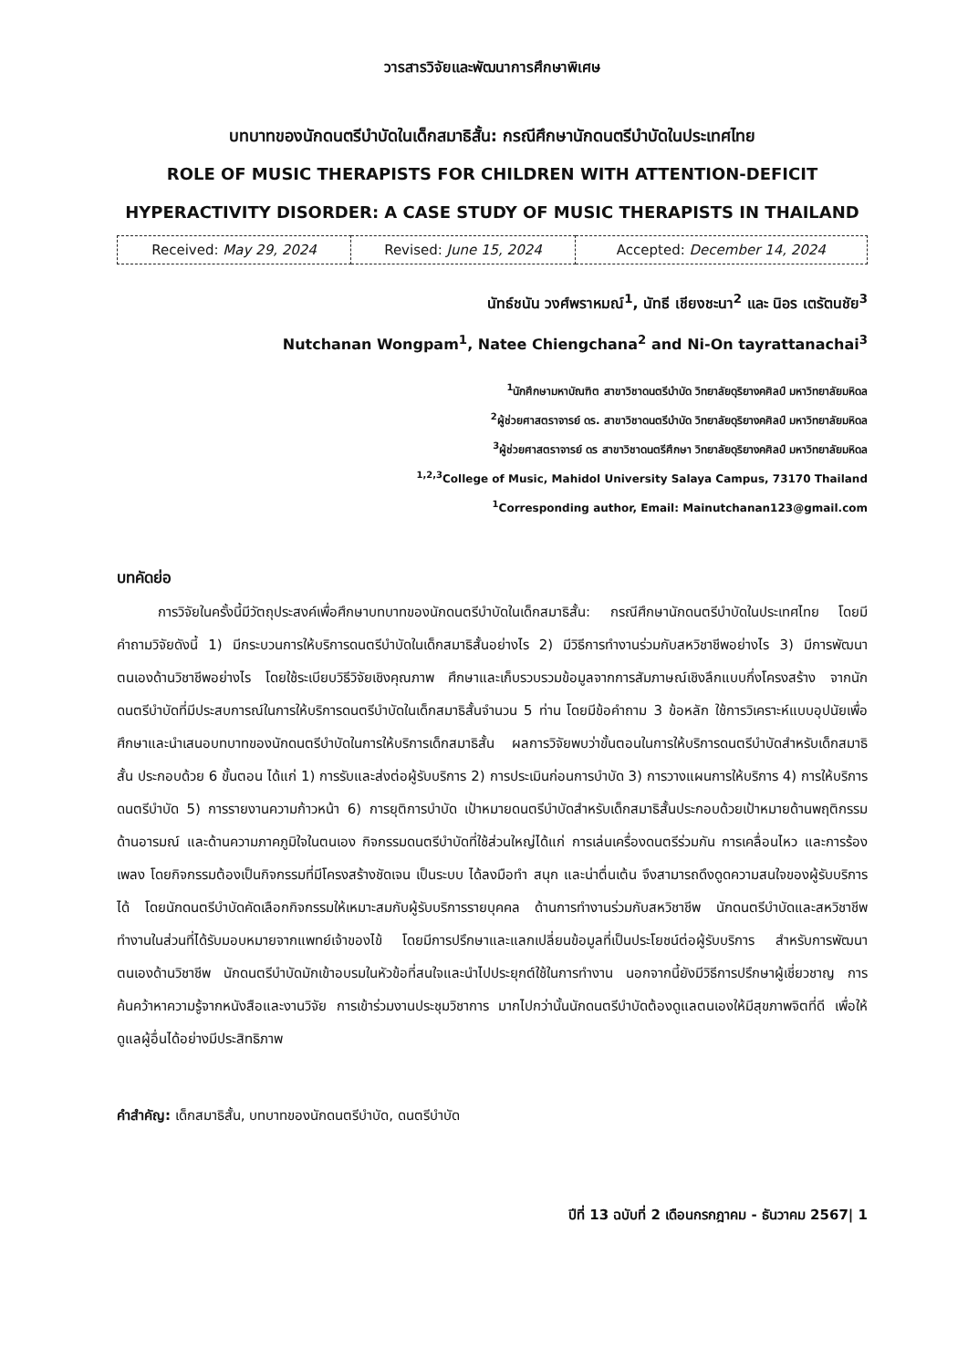วารสารวิจัยและพัฒนาการศึกษาพิเศษ
บทบาทของนักดนตรีบำบัดในเด็กสมาธิสั้น: กรณีศึกษานักดนตรีบำบัดในประเทศไทย
ROLE OF MUSIC THERAPISTS FOR CHILDREN WITH ATTENTION-DEFICIT HYPERACTIVITY DISORDER: A CASE STUDY OF MUSIC THERAPISTS IN THAILAND
| Received: May 29, 2024 | Revised: June 15, 2024 | Accepted: December 14, 2024 |
นัทธ์ชนัน วงศ์พราหมณ์<sup>1</sup>, นัทธี เชียงชะนา<sup>2</sup> และ นิอร เตรัตนชัย<sup>3</sup>
Nutchanan Wongpam<sup>1</sup>, Natee Chiengchana<sup>2</sup> and Ni-On tayrattanachai<sup>3</sup>
<sup>1</sup> นักศึกษามหาบัณฑิต สาขาวิชาดนตรีบำบัด วิทยาลัยดุริยางคศิลป์ มหาวิทยาลัยมหิดล
<sup>2</sup> ผู้ช่วยศาสตราจารย์ ดร. สาขาวิชาดนตรีบำบัด วิทยาลัยดุริยางคศิลป์ มหาวิทยาลัยมหิดล
<sup>3</sup> ผู้ช่วยศาสตราจารย์ ดร สาขาวิชาดนตรีศึกษา วิทยาลัยดุริยางคศิลป์ มหาวิทยาลัยมหิดล
<sup>1,2,3</sup>College of Music, Mahidol University Salaya Campus, 73170 Thailand
<sup>1</sup> Corresponding author, Email: Mainutchanan123@gmail.com
บทคัดย่อ
   การวิจัยในครั้งนี้มีวัตถุประสงค์เพื่อศึกษาบทบาทของนักดนตรีบำบัดในเด็กสมาธิสั้น: กรณีศึกษานักดนตรีบำบัดในประเทศไทย โดยมีคำถามวิจัยดังนี้ 1) มีกระบวนการให้บริการดนตรีบำบัดในเด็กสมาธิสั้นอย่างไร 2) มีวิธีการทำงานร่วมกับสหวิชาชีพอย่างไร 3) มีการพัฒนาตนเองด้านวิชาชีพอย่างไร โดยใช้ระเบียบวิธีวิจัยเชิงคุณภาพ ศึกษาและเก็บรวบรวมข้อมูลจากการสัมภาษณ์เชิงลึกแบบกึ่งโครงสร้าง จากนักดนตรีบำบัดที่มีประสบการณ์ในการให้บริการดนตรีบำบัดในเด็กสมาธิสั้นจำนวน 5 ท่าน โดยมีข้อคำถาม 3 ข้อหลัก ใช้การวิเคราะห์แบบอุปนัยเพื่อศึกษาและนำเสนอบทบาทของนักดนตรีบำบัดในการให้บริการเด็กสมาธิสั้น ผลการวิจัยพบว่าขั้นตอนในการให้บริการดนตรีบำบัดสำหรับเด็กสมาธิสั้น ประกอบด้วย 6 ขั้นตอน ได้แก่ 1) การรับและส่งต่อผู้รับบริการ 2) การประเมินก่อนการบำบัด 3) การวางแผนการให้บริการ 4) การให้บริการดนตรีบำบัด 5) การรายงานความก้าวหน้า 6) การยุติการบำบัด เป้าหมายดนตรีบำบัดสำหรับเด็กสมาธิสั้นประกอบด้วยเป้าหมายด้านพฤติกรรม ด้านอารมณ์ และด้านความภาคภูมิใจในตนเอง กิจกรรมดนตรีบำบัดที่ใช้ส่วนใหญ่ได้แก่ การเล่นเครื่องดนตรีร่วมกัน การเคลื่อนไหว และการร้องเพลง โดยกิจกรรมต้องเป็นกิจกรรมที่มีโครงสร้างชัดเจน เป็นระบบ ได้ลงมือทำ สนุก และน่าตื่นเต้น จึงสามารถดึงดูดความสนใจของผู้รับบริการได้ โดยนักดนตรีบำบัดคัดเลือกกิจกรรมให้เหมาะสมกับผู้รับบริการรายบุคคล ด้านการทำงานร่วมกับสหวิชาชีพ นักดนตรีบำบัดและสหวิชาชีพทำงานในส่วนที่ได้รับมอบหมายจากแพทย์เจ้าของไข้ โดยมีการปรึกษาและแลกเปลี่ยนข้อมูลที่เป็นประโยชน์ต่อผู้รับบริการ สำหรับการพัฒนาตนเองด้านวิชาชีพ นักดนตรีบำบัดมักเข้าอบรมในหัวข้อที่สนใจและนำไปประยุกต์ใช้ในการทำงาน นอกจากนี้ยังมีวิธีการปรึกษาผู้เชี่ยวชาญ การค้นคว้าหาความรู้จากหนังสือและงานวิจัย การเข้าร่วมงานประชุมวิชาการ มากไปกว่านั้นนักดนตรีบำบัดต้องดูแลตนเองให้มีสุขภาพจิตที่ดี เพื่อให้ดูแลผู้อื่นได้อย่างมีประสิทธิภาพ
คำสำคัญ: เด็กสมาธิสั้น, บทบาทของนักดนตรีบำบัด, ดนตรีบำบัด
ปีที่ 13 ฉบับที่ 2 เดือนกรกฎาคม - ธันวาคม 2567| 1